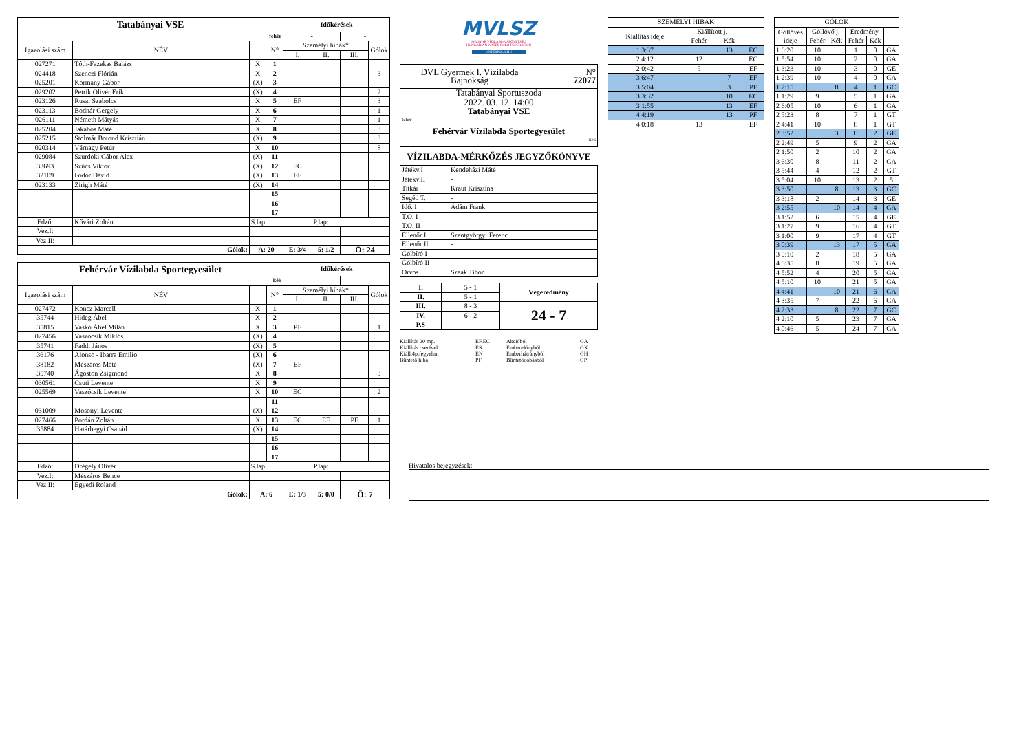| Tatabányai VSE | | | | Időkérések | | | |
| fehér | | | | - | | - | |
| Igazolási szám | NÉV | | N° | Személyi hibák* | | | Gólok |
| | | | | I. | II. | III. | |
| 027271 | Tóth-Fazekas Balázs | X | 1 | | | | |
| 024418 | Szenczi Flórián | X | 2 | | | | 3 |
| 025201 | Kormány Gábor | (X) | 3 | | | | |
| 029202 | Petrik Olivér Erik | (X) | 4 | | | | 2 |
| 023126 | Rusai Szabolcs | X | 5 | EF | | | 3 |
| 023113 | Bodnár Gergely | X | 6 | | | | 1 |
| 026111 | Németh Mátyás | X | 7 | | | | 1 |
| 025204 | Jakabos Máté | X | 8 | | | | 3 |
| 025215 | Stolmár Botond Krisztián | (X) | 9 | | | | 3 |
| 020314 | Várnagy Petúr | X | 10 | | | | 8 |
| 029084 | Szurdoki Gábor Alex | (X) | 11 | | | | |
| 33693 | Szűcs Viktor | (X) | 12 | EC | | | |
| 32109 | Fodor Dávid | (X) | 13 | EF | | | |
| 023133 | Zirigh Máté | (X) | 14 | | | | |
| | | | 15 | | | | |
| | | | 16 | | | | |
| | | | 17 | | | | |
| Edző: | Kővári Zoltán | S.lap: | | | P.lap: | | |
| Vez.I: | | | | | | | |
| Vez.II: | | | | | | | |
| Gólok: | | A: 20 | | E: 3/4 | 5: 1/2 | Ö: 24 | |
| Fehérvár Vízilabda Sportegyesület | | | | Időkérések | | | |
| kék | | | | - | | - | |
| Igazolási szám | NÉV | | N° | Személyi hibák* | | | Gólok |
| | | | | I. | II. | III. | |
| 027472 | Koncz Marcell | X | 1 | | | | |
| 35744 | Hideg Ábel | X | 2 | | | | |
| 35815 | Vaskó Ábel Milán | X | 3 | PF | | | 1 |
| 027456 | Vaszócsik Miklós | (X) | 4 | | | | |
| 35741 | Faddi János | (X) | 5 | | | | |
| 36176 | Alonso - Ibarra Emilio | (X) | 6 | | | | |
| 38182 | Mészáros Máté | (X) | 7 | EF | | | |
| 35740 | Ágoston Zsigmond | X | 8 | | | | 3 |
| 030561 | Csuti Levente | X | 9 | | | | |
| 025569 | Vaszócsik Levente | X | 10 | EC | | | 2 |
| | | | 11 | | | | |
| 031009 | Mosonyi Levente | (X) | 12 | | | | |
| 027466 | Pordán Zoltán | X | 13 | EC | EF | PF | 1 |
| 35884 | Határhegyi Csanád | (X) | 14 | | | | |
| | | | 15 | | | | |
| | | | 16 | | | | |
| | | | 17 | | | | |
| Edző: | Drégely Olivér | S.lap: | | | P.lap: | | |
| Vez.I: | Mészáros Bence | | | | | | |
| Vez.II: | Egyedi Roland | | | | | | |
| Gólok: | | A: 6 | | E: 1/3 | 5: 0/0 | Ö: 7 | |
MVLSZ
MAGYAR VÍZILABDA SZÖVETSÉG
HUNGARIAN WATER POLO FEDERATION
WATERPOLO.HU
| DVL Gyermek I. Vízilabda Bajnokság | N° 72077 |
| Tatabányai Sportuszoda | |
| 2022. 03. 12. 14:00 | |
| Tatabányai VSE fehér | |
| Fehérvár Vízilabda Sportegyesület kék | |
VÍZILABDA-MÉRKŐZÉS JEGYZŐKÖNYVE
| Játékv.I | Kendeházi Máté |
| Játékv.II | - |
| Titkár | Kraut Krisztina |
| Segéd T. | - |
| Idő. I | Ádám Frank |
| T.O. I | - |
| T.O. II | - |
| Ellenőr I | Szentgyörgyi Ferenc |
| Ellenőr II | - |
| Gólbíró I | - |
| Gólbíró II | - |
| Orvos | Szaák Tibor |
| I. | 5 - 1 | Végeredmény |
| II. | 5 - 1 | |
| III. | 8 - 3 | 24 - 7 |
| IV. | 6 - 2 | |
| P.S | - | |
Kiállítás 20 mp. EF,EC Akcióból GA Kiállítás cserével ES Emberelőnyből GX Kiáll.4p.fegyelmi EN Emberhátrányból GH Büntető hiba PF Büntetődobásból GP
| SZEMÉLYI HIBÁK | | | |
| Kiállítás ideje | Kiállított j. | | |
| | Fehér | Kék | |
| 1 3:37 | | 13 | EC |
| 2 4:12 | 12 | | EC |
| 2 0:42 | 5 | | EF |
| 3 6:47 | | 7 | EF |
| 3 5:04 | | 3 | PF |
| 3 3:32 | | 10 | EC |
| 3 1:55 | | 13 | EF |
| 4 4:19 | | 13 | PF |
| 4 0:18 | 13 | | EF |
| GÓLOK | | | | | |
| Góllövés ideje | Góllövő j. | | Eredmény | | |
| | Fehér | Kék | Fehér | Kék | |
| 1 6:20 | 10 | | 1 | 0 | GA |
| 1 5:54 | 10 | | 2 | 0 | GA |
| 1 3:23 | 10 | | 3 | 0 | GE |
| 1 2:39 | 10 | | 4 | 0 | GA |
| 1 2:15 | | 8 | 4 | 1 | GC |
| 1 1:29 | 9 | | 5 | 1 | GA |
| 2 6:05 | 10 | | 6 | 1 | GA |
| 2 5:23 | 8 | | 7 | 1 | GT |
| 2 4:41 | 10 | | 8 | 1 | GT |
| 2 3:52 | | 3 | 8 | 2 | GE |
| 2 2:49 | 5 | | 9 | 2 | GA |
| 2 1:50 | 2 | | 10 | 2 | GA |
| 3 6:30 | 8 | | 11 | 2 | GA |
| 3 5:44 | 4 | | 12 | 2 | GT |
| 3 5:04 | 10 | | 13 | 2 | 5 |
| 3 3:50 | | 8 | 13 | 3 | GC |
| 3 3:18 | 2 | | 14 | 3 | GE |
| 3 2:55 | | 10 | 14 | 4 | GA |
| 3 1:52 | 6 | | 15 | 4 | GE |
| 3 1:27 | 9 | | 16 | 4 | GT |
| 3 1:00 | 9 | | 17 | 4 | GT |
| 3 0:39 | | 13 | 17 | 5 | GA |
| 3 0:10 | 2 | | 18 | 5 | GA |
| 4 6:35 | 8 | | 19 | 5 | GA |
| 4 5:52 | 4 | | 20 | 5 | GA |
| 4 5:10 | 10 | | 21 | 5 | GA |
| 4 4:41 | | 10 | 21 | 6 | GA |
| 4 3:35 | 7 | | 22 | 6 | GA |
| 4 2:33 | | 8 | 22 | 7 | GC |
| 4 2:10 | 5 | | 23 | 7 | GA |
| 4 0:46 | 5 | | 24 | 7 | GA |
Hivatalos bejegyzések: